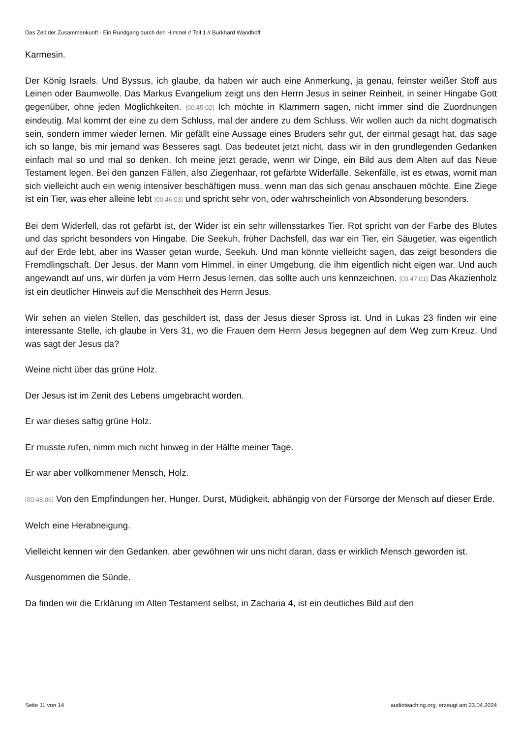Das Zelt der Zusammenkunft - Ein Rundgang durch den Himmel // Teil 1 // Burkhard Wandhoff
Karmesin.
Der König Israels. Und Byssus, ich glaube, da haben wir auch eine Anmerkung, ja genau, feinster weißer Stoff aus Leinen oder Baumwolle. Das Markus Evangelium zeigt uns den Herrn Jesus in seiner Reinheit, in seiner Hingabe Gott gegenüber, ohne jeden Möglichkeiten. [00:45:02] Ich möchte in Klammern sagen, nicht immer sind die Zuordnungen eindeutig. Mal kommt der eine zu dem Schluss, mal der andere zu dem Schluss. Wir wollen auch da nicht dogmatisch sein, sondern immer wieder lernen. Mir gefällt eine Aussage eines Bruders sehr gut, der einmal gesagt hat, das sage ich so lange, bis mir jemand was Besseres sagt. Das bedeutet jetzt nicht, dass wir in den grundlegenden Gedanken einfach mal so und mal so denken. Ich meine jetzt gerade, wenn wir Dinge, ein Bild aus dem Alten auf das Neue Testament legen. Bei den ganzen Fällen, also Ziegenhaar, rot gefärbte Widerfälle, Sekenfälle, ist es etwas, womit man sich vielleicht auch ein wenig intensiver beschäftigen muss, wenn man das sich genau anschauen möchte. Eine Ziege ist ein Tier, was eher alleine lebt [00:46:03] und spricht sehr von, oder wahrscheinlich von Absonderung besonders.
Bei dem Widerfell, das rot gefärbt ist, der Wider ist ein sehr willensstarkes Tier. Rot spricht von der Farbe des Blutes und das spricht besonders von Hingabe. Die Seekuh, früher Dachsfell, das war ein Tier, ein Säugetier, was eigentlich auf der Erde lebt, aber ins Wasser getan wurde, Seekuh. Und man könnte vielleicht sagen, das zeigt besonders die Fremdlingschaft. Der Jesus, der Mann vom Himmel, in einer Umgebung, die ihm eigentlich nicht eigen war. Und auch angewandt auf uns, wir dürfen ja vom Herrn Jesus lernen, das sollte auch uns kennzeichnen. [00:47:01] Das Akazienholz ist ein deutlicher Hinweis auf die Menschheit des Herrn Jesus.
Wir sehen an vielen Stellen, das geschildert ist, dass der Jesus dieser Spross ist. Und in Lukas 23 finden wir eine interessante Stelle, ich glaube in Vers 31, wo die Frauen dem Herrn Jesus begegnen auf dem Weg zum Kreuz. Und was sagt der Jesus da?
Weine nicht über das grüne Holz.
Der Jesus ist im Zenit des Lebens umgebracht worden.
Er war dieses saftig grüne Holz.
Er musste rufen, nimm mich nicht hinweg in der Hälfte meiner Tage.
Er war aber vollkommener Mensch, Holz.
[00:48:06] Von den Empfindungen her, Hunger, Durst, Müdigkeit, abhängig von der Fürsorge der Mensch auf dieser Erde.
Welch eine Herabneigung.
Vielleicht kennen wir den Gedanken, aber gewöhnen wir uns nicht daran, dass er wirklich Mensch geworden ist.
Ausgenommen die Sünde.
Da finden wir die Erklärung im Alten Testament selbst, in Zacharia 4, ist ein deutliches Bild auf den
Seite 11 von 14 audioteaching.org, erzeugt am 23.04.2024